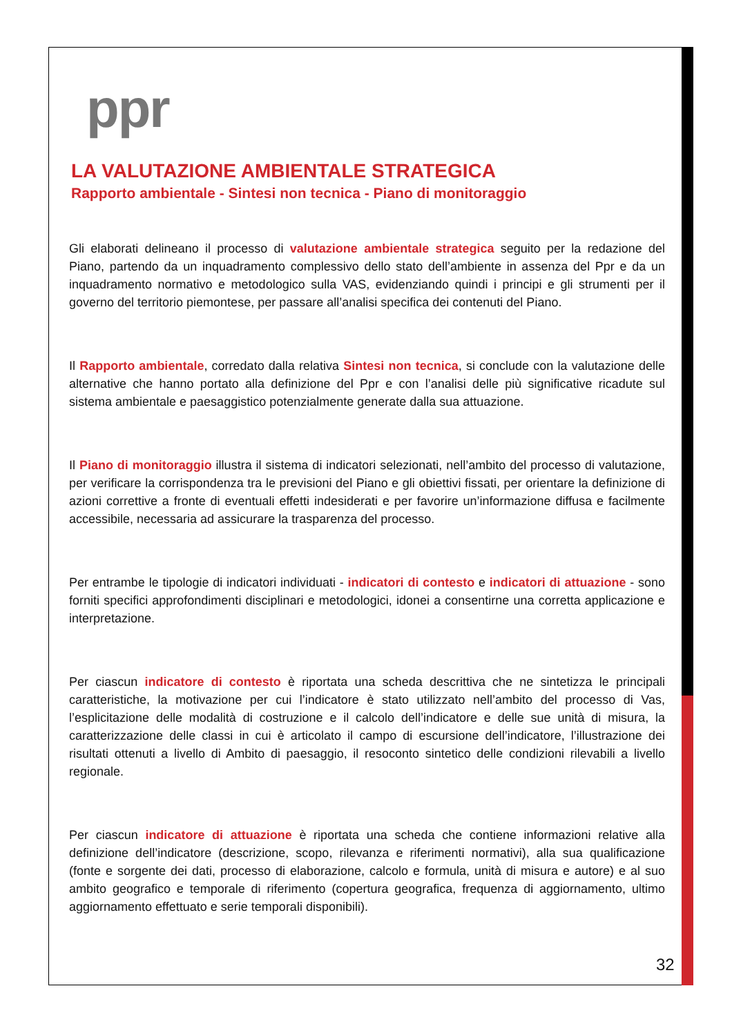ppr
LA VALUTAZIONE AMBIENTALE STRATEGICA
Rapporto ambientale - Sintesi non tecnica - Piano di monitoraggio
Gli elaborati delineano il processo di valutazione ambientale strategica seguito per la redazione del Piano, partendo da un inquadramento complessivo dello stato dell’ambiente in assenza del Ppr e da un inquadramento normativo e metodologico sulla VAS, evidenziando quindi i principi e gli strumenti per il governo del territorio piemontese, per passare all’analisi specifica dei contenuti del Piano.
Il Rapporto ambientale, corredato dalla relativa Sintesi non tecnica, si conclude con la valutazione delle alternative che hanno portato alla definizione del Ppr e con l’analisi delle più significative ricadute sul sistema ambientale e paesaggistico potenzialmente generate dalla sua attuazione.
Il Piano di monitoraggio illustra il sistema di indicatori selezionati, nell’ambito del processo di valutazione, per verificare la corrispondenza tra le previsioni del Piano e gli obiettivi fissati, per orientare la definizione di azioni correttive a fronte di eventuali effetti indesiderati e per favorire un’informazione diffusa e facilmente accessibile, necessaria ad assicurare la trasparenza del processo.
Per entrambe le tipologie di indicatori individuati - indicatori di contesto e indicatori di attuazione - sono forniti specifici approfondimenti disciplinari e metodologici, idonei a consentirne una corretta applicazione e interpretazione.
Per ciascun indicatore di contesto è riportata una scheda descrittiva che ne sintetizza le principali caratteristiche, la motivazione per cui l’indicatore è stato utilizzato nell’ambito del processo di Vas, l’esplicitazione delle modalità di costruzione e il calcolo dell’indicatore e delle sue unità di misura, la caratterizzazione delle classi in cui è articolato il campo di escursione dell’indicatore, l’illustrazione dei risultati ottenuti a livello di Ambito di paesaggio, il resoconto sintetico delle condizioni rilevabili a livello regionale.
Per ciascun indicatore di attuazione è riportata una scheda che contiene informazioni relative alla definizione dell’indicatore (descrizione, scopo, rilevanza e riferimenti normativi), alla sua qualificazione (fonte e sorgente dei dati, processo di elaborazione, calcolo e formula, unità di misura e autore) e al suo ambito geografico e temporale di riferimento (copertura geografica, frequenza di aggiornamento, ultimo aggiornamento effettuato e serie temporali disponibili).
32